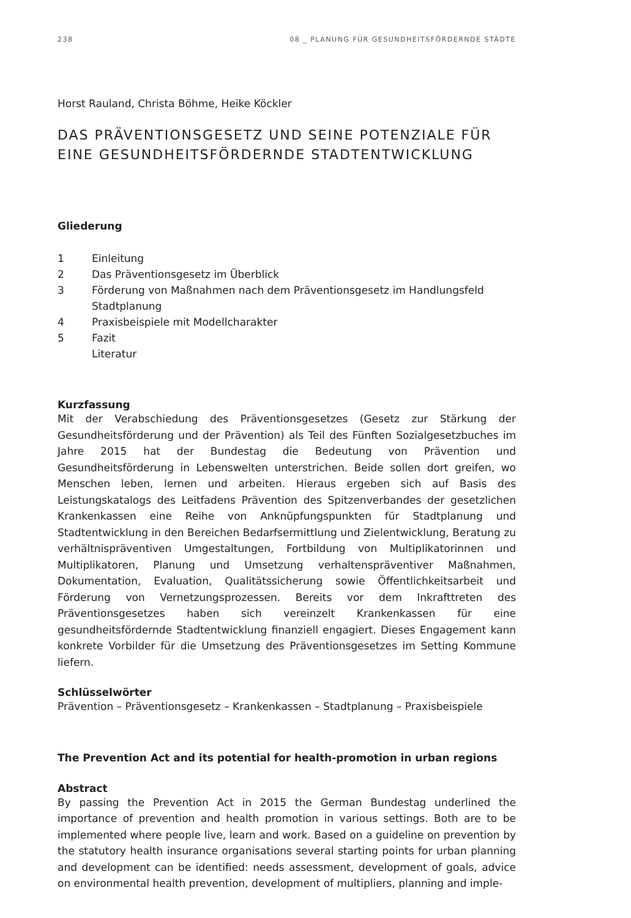238 08 _ PLANUNG FÜR GESUNDHEITSFÖRDERNDE STÄDTE
Horst Rauland, Christa Böhme, Heike Köckler
DAS PRÄVENTIONSGESETZ UND SEINE POTENZIALE FÜR EINE GESUNDHEITSFÖRDERNDE STADTENTWICKLUNG
Gliederung
1 Einleitung
2 Das Präventionsgesetz im Überblick
3 Förderung von Maßnahmen nach dem Präventionsgesetz im Handlungsfeld Stadtplanung
4 Praxisbeispiele mit Modellcharakter
5 Fazit
Literatur
Kurzfassung
Mit der Verabschiedung des Präventionsgesetzes (Gesetz zur Stärkung der Gesundheitsförderung und der Prävention) als Teil des Fünften Sozialgesetzbuches im Jahre 2015 hat der Bundestag die Bedeutung von Prävention und Gesundheitsförderung in Lebenswelten unterstrichen. Beide sollen dort greifen, wo Menschen leben, lernen und arbeiten. Hieraus ergeben sich auf Basis des Leistungskatalogs des Leitfadens Prävention des Spitzenverbandes der gesetzlichen Krankenkassen eine Reihe von Anknüpfungspunkten für Stadtplanung und Stadtentwicklung in den Bereichen Bedarfsermittlung und Zielentwicklung, Beratung zu verhältnispräventiven Umgestaltungen, Fortbildung von Multiplikatorinnen und Multiplikatoren, Planung und Umsetzung verhaltenspräventiver Maßnahmen, Dokumentation, Evaluation, Qualitätssicherung sowie Öffentlichkeitsarbeit und Förderung von Vernetzungsprozessen. Bereits vor dem Inkrafttreten des Präventionsgesetzes haben sich vereinzelt Krankenkassen für eine gesundheitsfördernde Stadtentwicklung finanziell engagiert. Dieses Engagement kann konkrete Vorbilder für die Umsetzung des Präventionsgesetzes im Setting Kommune liefern.
Schlüsselwörter
Prävention – Präventionsgesetz – Krankenkassen – Stadtplanung – Praxisbeispiele
The Prevention Act and its potential for health-promotion in urban regions
Abstract
By passing the Prevention Act in 2015 the German Bundestag underlined the importance of prevention and health promotion in various settings. Both are to be implemented where people live, learn and work. Based on a guideline on prevention by the statutory health insurance organisations several starting points for urban planning and development can be identified: needs assessment, development of goals, advice on environmental health prevention, development of multipliers, planning and imple-